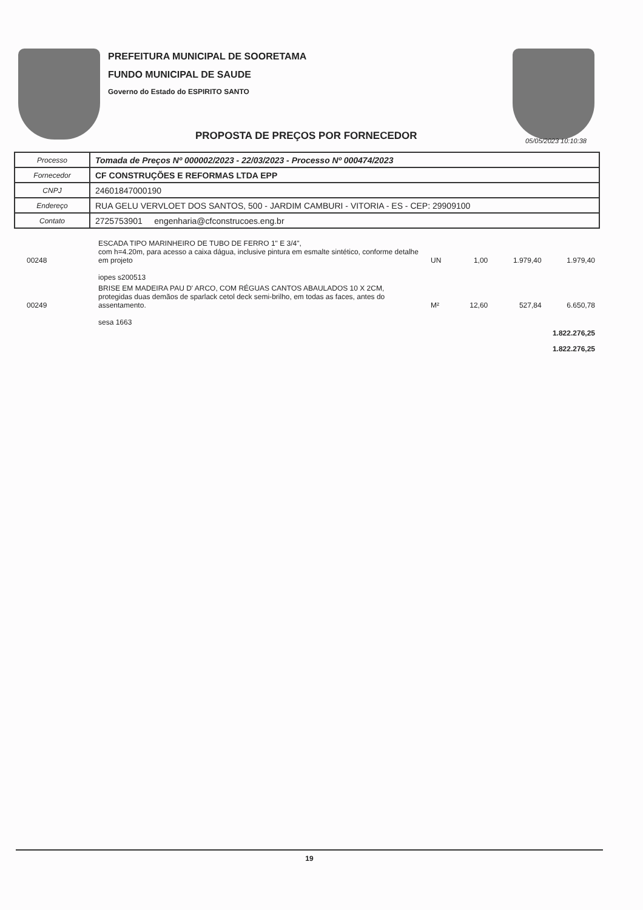PREFEITURA MUNICIPAL DE SOORETAMA
FUNDO MUNICIPAL DE SAUDE
Governo do Estado do ESPIRITO SANTO
PROPOSTA DE PREÇOS POR FORNECEDOR
05/05/2023 10:10:38
| Processo | Tomada de Preços Nº 000002/2023 - 22/03/2023 - Processo Nº 000474/2023 |
| Fornecedor | CF CONSTRUÇÕES E REFORMAS LTDA EPP |
| CNPJ | 24601847000190 |
| Endereço | RUA GELU VERVLOET DOS SANTOS, 500 - JARDIM CAMBURI - VITORIA - ES - CEP: 29909100 |
| Contato | 2725753901 engenharia@cfconstrucoes.eng.br |
| 00248 | ESCADA TIPO MARINHEIRO DE TUBO DE FERRO 1" E 3/4", com h=4.20m, para acesso a caixa dágua, inclusive pintura em esmalte sintético, conforme detalhe em projeto iopes s200513 | UN | 1,00 | 1.979,40 | 1.979,40 |
| 00249 | BRISE EM MADEIRA PAU D' ARCO, COM RÉGUAS CANTOS ABAULADOS 10 X 2CM, protegidas duas demãos de sparlack cetol deck semi-brilho, em todas as faces, antes do assentamento. sesa 1663 | M² | 12,60 | 527,84 | 6.650,78 |
| 1.822.276,25 | | | | | |
| 1.822.276,25 | | | | | |
19